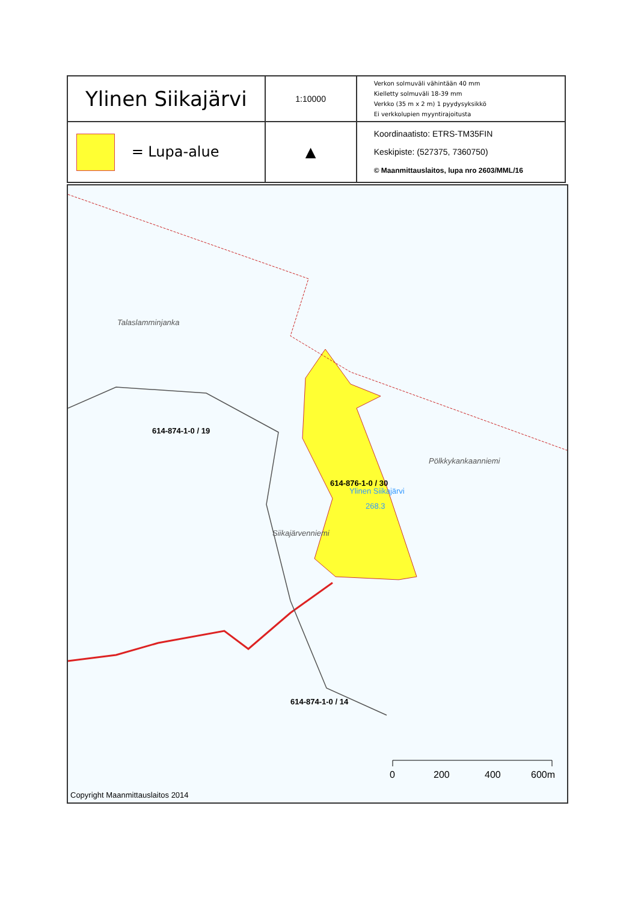| Ylinen Siikajärvi | 1:10000 | Verkon solmuväli vähintään 40 mm Kielletty solmuväli 18-39 mm Verkko (35 m x 2 m) 1 pyydysyksikkö Ei verkkolupien myyntirajoitusta |
| = Lupa-alue | ▲ | Koordinaatisto: ETRS-TM35FIN Keskipiste: (527375, 7360750) © Maanmittauslaitos, lupa nro 2603/MML/16 |
Talaslamminjanka
614-874-1-0 / 19
614-876-1-0 / 30
Ylinen Siikajärvi
268.3
Pölkkykankaanniemi
Siikajärvenniemi
614-874-1-0 / 14
0 200 400 600m
Copyright Maanmittauslaitos 2014